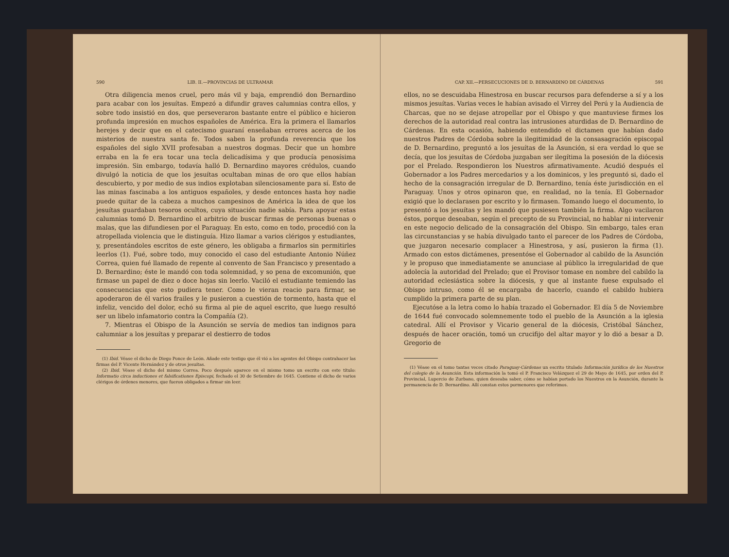590 LIB. II.—PROVINCIAS DE ULTRAMAR
Otra diligencia menos cruel, pero más vil y baja, emprendió don Bernardino para acabar con los jesuítas. Empezó a difundir graves calumnias contra ellos, y sobre todo insistió en dos, que persevera­ron bastante entre el público e hicieron profunda impresión en mu­chos españoles de América. Era la primera el llamarlos herejes y decir que en el catecismo guaraní enseñaban errores acerca de los misterios de nuestra santa fe. Todos saben la profunda reverencia que los españoles del siglo XVII profesaban a nuestros dogmas. Decir que un hombre erraba en la fe era tocar una tecla delicadísi­ma y que producía penosísima impresión. Sin embargo, todavía halló D. Bernardino mayores crédulos, cuando divulgó la noticia de que los jesuítas ocultaban minas de oro que ellos habían descubierto, y por medio de sus indios explotaban silenciosamente para sí. Esto de las minas fascinaba a los antiguos españoles, y desde entonces hasta hoy nadie puede quitar de la cabeza a muchos campesinos de América la idea de que los jesuítas guardaban tesoros ocultos, cuya situación nadie sabía. Para apoyar estas calumnias tomó D. Bernardino el ar­bitrio de buscar firmas de personas buenas o malas, que las difundie­sen por el Paraguay. En esto, como en todo, procedió con la atrope­llada violencia que le distinguía. Hizo llamar a varios clérigos y es­tudiantes, y, presentándoles escritos de este género, les obligaba a firmarlos sin permitirles leerlos (1). Fué, sobre todo, muy conocido el caso del estudiante Antonio Núñez Correa, quien fué llamado de repente al convento de San Francisco y presentado a D. Bernardino; éste le mandó con toda solemnidad, y so pena de excomunión, que firmase un papel de diez o doce hojas sin leerlo. Vaciló el estudiante temiendo las consecuencias que esto pudiera tener. Como le vieran reacio para firmar, se apoderaron de él varios frailes y le pusieron a cuestión de tormento, hasta que el infeliz, vencido del dolor, echó su firma al pie de aquel escrito, que luego resultó ser un libelo infama­torio contra la Compañía (2).
7. Mientras el Obispo de la Asunción se servía de medios tan in­dignos para calumniar a los jesuítas y preparar el destierro de todos
(1) Ibid. Véase el dicho de Diego Ponce de León. Añade este testigo que él vió a los agentes del Obispo contrahacer las firmas del P. Vicente Hernández y de otros jesuítas.
(2) Ibid. Véase el dicho del mismo Correa. Poco después aparece en el mismo tomo un escrito con este título: Informatio circa inductiones et falsificationes Episcopi, fechado el 30 de Setiembre de 1645. Contiene el dicho de varios clérigos de órdenes menores, que fueron obligados a firmar sin leer.
CAP. XII.—PERSECUCIONES DE D. BERNARDINO DE CÁRDENAS 591
ellos, no se descuidaba Hinestrosa en buscar recursos para defen­derse a sí y a los mismos jesuítas. Varias veces le habían avisado el Virrey del Perú y la Audiencia de Charcas, que no se dejase atrope­llar por el Obispo y que mantuviese firmes los derechos de la auto­ridad real contra las intrusiones aturdidas de D. Bernardino de Cár­denas. En esta ocasión, habiendo entendido el dictamen que habían dado nuestros Padres de Córdoba sobre la ilegitimidad de la consa­sagración episcopal de D. Bernardino, preguntó a los jesuítas de la Asunción, si era verdad lo que se decía, que los jesuítas de Córdoba juzgaban ser ilegítima la posesión de la diócesis por el Prelado. Res­pondieron los Nuestros afirmativamente. Acudió después el Goberna­dor a los Padres mercedarios y a los dominicos, y les preguntó si, dado el hecho de la consagración irregular de D. Bernardino, tenía éste jurisdicción en el Paraguay. Unos y otros opinaron que, en rea­lidad, no la tenía. El Gobernador exigió que lo declarasen por escrito y lo firmasen. Tomando luego el documento, lo presentó a los jesuí­tas y les mandó que pusiesen también la firma. Algo vacilaron éstos, porque deseaban, según el precepto de su Provincial, no hablar ni intervenir en este negocio delicado de la consagración del Obispo. Sin embargo, tales eran las circunstancias y se había divulgado tanto el parecer de los Padres de Córdoba, que juzgaron necesario com­placer a Hinestrosa, y así, pusieron la firma (1). Armado con estos dictámenes, presentóse el Gobernador al cabildo de la Asunción y le propuso que inmediatamente se anunciase al público la irregula­ridad de que adolecía la autoridad del Prelado; que el Provisor to­mase en nombre del cabildo la autoridad eclesiástica sobre la dióce­sis, y que al instante fuese expulsado el Obispo intruso, como él se encargaba de hacerlo, cuando el cabildo hubiera cumplido la pri­mera parte de su plan.
Ejecutóse a la letra como lo había trazado el Gobernador. El día 5 de Noviembre de 1644 fué convocado solemnemente todo el pue­blo de la Asunción a la iglesia catedral. Allí el Provisor y Vicario general de la diócesis, Cristóbal Sánchez, después de hacer oración, tomó un crucifijo del altar mayor y lo dió a besar a D. Gregorio de
(1) Véase en el tomo tantas veces citado Paraguay-Cárdenas un escrito titulado Información jurídica de los Nuestros del colegio de la Asunción. Esta información la tomó el P. Francisco Velázquez el 29 de Mayo de 1645, por orden del P. Provincial, Lupercio de Zurbano, quien deseaba saber, cómo se habían portado los Nuestros en la Asunción, durante la permanencia de D. Bernardino. Allí constan estos pormenores que refe­rimos.